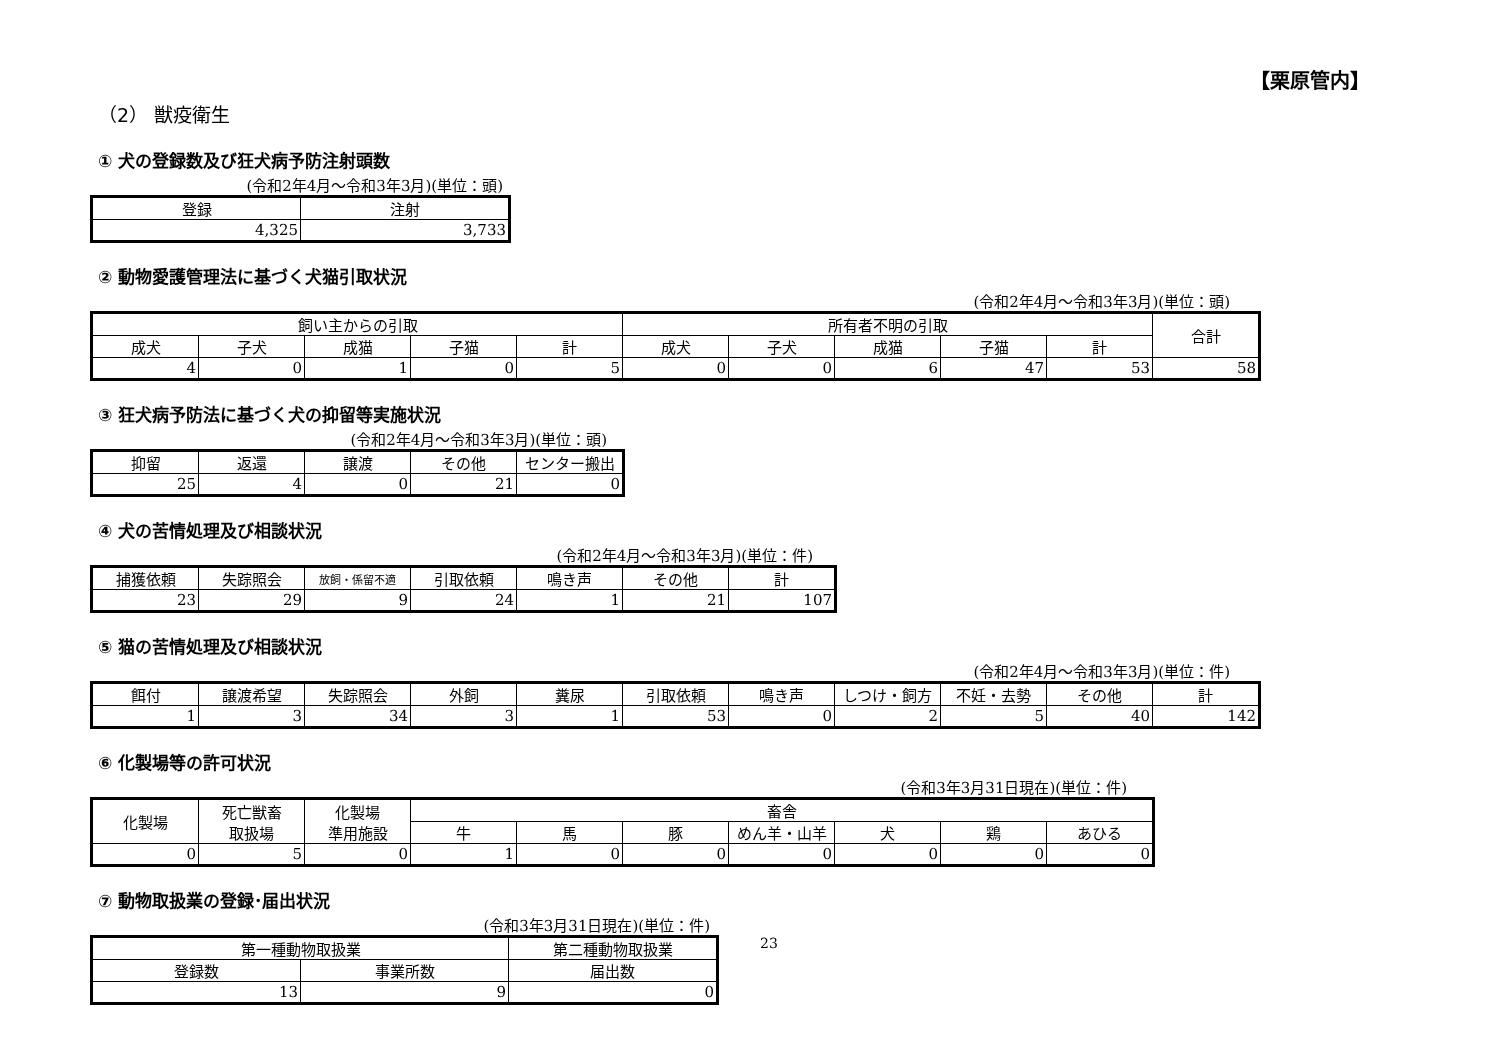【栗原管内】
（2） 獣疫衛生
① 犬の登録数及び狂犬病予防注射頭数
(令和2年4月～令和3年3月)(単位：頭)
| 登録 | 注射 |
| --- | --- |
| 4,325 | 3,733 |
② 動物愛護管理法に基づく犬猫引取状況
(令和2年4月～令和3年3月)(単位：頭)
| 飼い主からの引取 | | | | | 所有者不明の引取 | | | | | 合計 |
| --- | --- | --- | --- | --- | --- | --- | --- | --- | --- | --- |
| 成犬 | 子犬 | 成猫 | 子猫 | 計 | 成犬 | 子犬 | 成猫 | 子猫 | 計 | |
| 4 | 0 | 1 | 0 | 5 | 0 | 0 | 6 | 47 | 53 | 58 |
③ 狂犬病予防法に基づく犬の抑留等実施状況
(令和2年4月～令和3年3月)(単位：頭)
| 抑留 | 返還 | 譲渡 | その他 | センター搬出 |
| --- | --- | --- | --- | --- |
| 25 | 4 | 0 | 21 | 0 |
④ 犬の苦情処理及び相談状況
(令和2年4月～令和3年3月)(単位：件)
| 捕獲依頼 | 失踪照会 | 放飼・係留不適 | 引取依頼 | 鳴き声 | その他 | 計 |
| --- | --- | --- | --- | --- | --- | --- |
| 23 | 29 | 9 | 24 | 1 | 21 | 107 |
⑤ 猫の苦情処理及び相談状況
(令和2年4月～令和3年3月)(単位：件)
| 餌付 | 譲渡希望 | 失踪照会 | 外飼 | 糞尿 | 引取依頼 | 鳴き声 | しつけ・飼方 | 不妊・去勢 | その他 | 計 |
| --- | --- | --- | --- | --- | --- | --- | --- | --- | --- | --- |
| 1 | 3 | 34 | 3 | 1 | 53 | 0 | 2 | 5 | 40 | 142 |
⑥ 化製場等の許可状況
(令和3年3月31日現在)(単位：件)
| 化製場 | 死亡獣畜 取扱場 | 化製場 準用施設 | 畜舎 | | | | | | |
| --- | --- | --- | --- | --- | --- | --- | --- | --- | --- |
| | | | 牛 | 馬 | 豚 | めん羊・山羊 | 犬 | 鶏 | あひる |
| 0 | 5 | 0 | 1 | 0 | 0 | 0 | 0 | 0 | 0 |
⑦ 動物取扱業の登録･届出状況
(令和3年3月31日現在)(単位：件)
| 第一種動物取扱業 | | 第二種動物取扱業 |
| --- | --- | --- |
| 登録数 | 事業所数 | 届出数 |
| 13 | 9 | 0 |
23